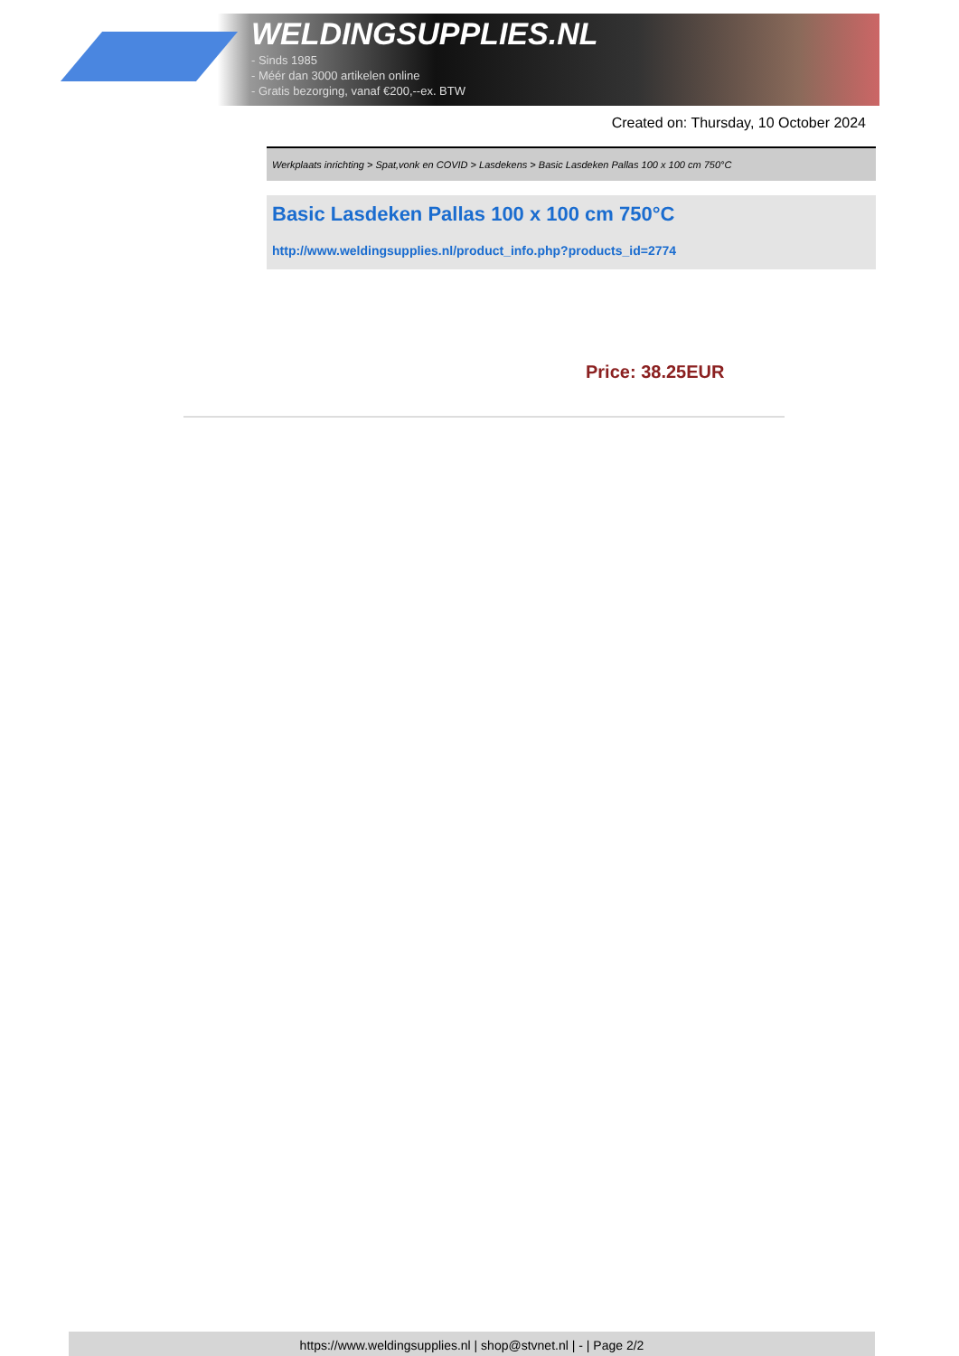WELDINGSUPPLIES.NL
- Sinds 1985
- Méér dan 3000 artikelen online
- Gratis bezorging, vanaf €200,--ex. BTW
Created on: Thursday, 10 October 2024
Werkplaats inrichting > Spat,vonk en COVID > Lasdekens > Basic Lasdeken Pallas 100 x 100 cm 750°C
Basic Lasdeken Pallas 100 x 100 cm 750°C
http://www.weldingsupplies.nl/product_info.php?products_id=2774
Price: 38.25EUR
https://www.weldingsupplies.nl | shop@stvnet.nl | - | Page 2/2